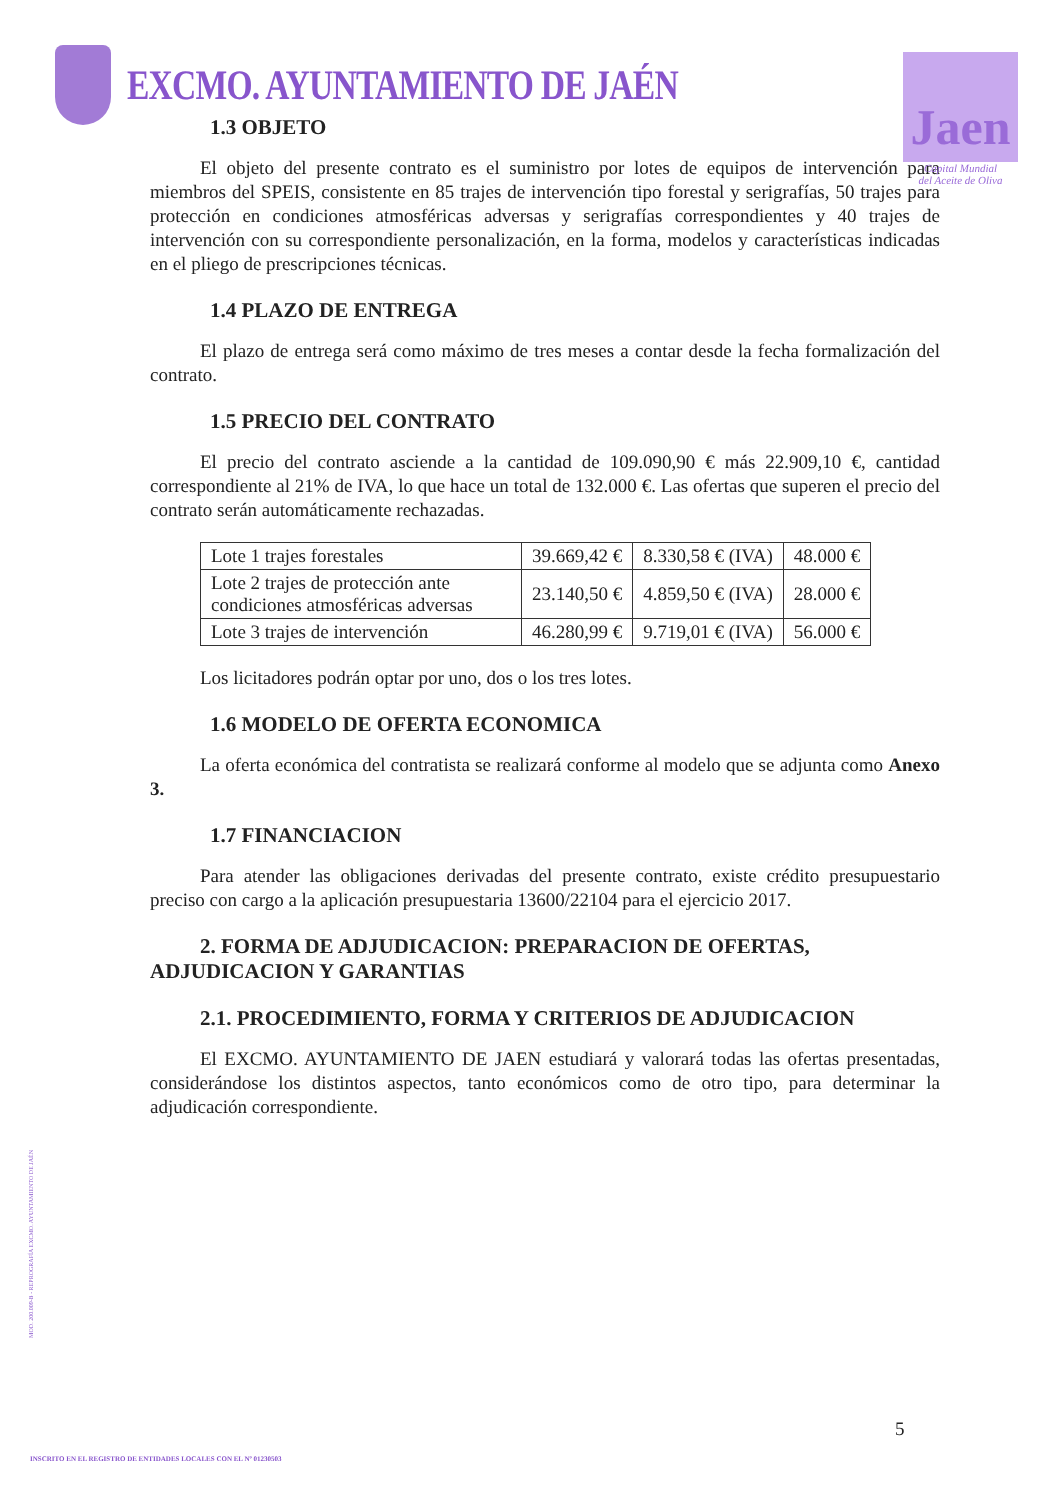EXCMO. AYUNTAMIENTO DE JAÉN
Jaen
Capital Mundial
del Aceite de Oliva
1.3 OBJETO
El objeto del presente contrato es el suministro por lotes de equipos de intervención para miembros del SPEIS, consistente en 85 trajes de intervención tipo forestal y serigrafías, 50 trajes para protección en condiciones atmosféricas adversas y serigrafías correspondientes y 40 trajes de intervención con su correspondiente personalización, en la forma, modelos y características indicadas en el pliego de prescripciones técnicas.
1.4 PLAZO DE ENTREGA
El plazo de entrega será como máximo de tres meses a contar desde la fecha formalización del contrato.
1.5 PRECIO DEL CONTRATO
El precio del contrato asciende a la cantidad de 109.090,90 € más 22.909,10 €, cantidad correspondiente al 21% de IVA, lo que hace un total de 132.000 €. Las ofertas que superen el precio del contrato serán automáticamente rechazadas.
| Lote 1 trajes forestales | 39.669,42 € | 8.330,58 € (IVA) | 48.000 € |
| Lote 2 trajes de protección ante condiciones atmosféricas adversas | 23.140,50 € | 4.859,50 € (IVA) | 28.000 € |
| Lote 3 trajes de intervención | 46.280,99 € | 9.719,01 € (IVA) | 56.000 € |
Los licitadores podrán optar por uno, dos o los tres lotes.
1.6 MODELO DE OFERTA ECONOMICA
La oferta económica del contratista se realizará conforme al modelo que se adjunta como Anexo 3.
1.7 FINANCIACION
Para atender las obligaciones derivadas del presente contrato, existe crédito presupuestario preciso con cargo a la aplicación presupuestaria 13600/22104 para el ejercicio 2017.
2. FORMA DE ADJUDICACION: PREPARACION DE OFERTAS, ADJUDICACION Y GARANTIAS
2.1. PROCEDIMIENTO, FORMA Y CRITERIOS DE ADJUDICACION
El EXCMO. AYUNTAMIENTO DE JAEN estudiará y valorará todas las ofertas presentadas, considerándose los distintos aspectos, tanto económicos como de otro tipo, para determinar la adjudicación correspondiente.
MOD. 200.009-B - REPROGRAFÍA EXCMO. AYUNTAMIENTO DE JAÉN
5
INSCRITO EN EL REGISTRO DE ENTIDADES LOCALES CON EL Nº 01230503